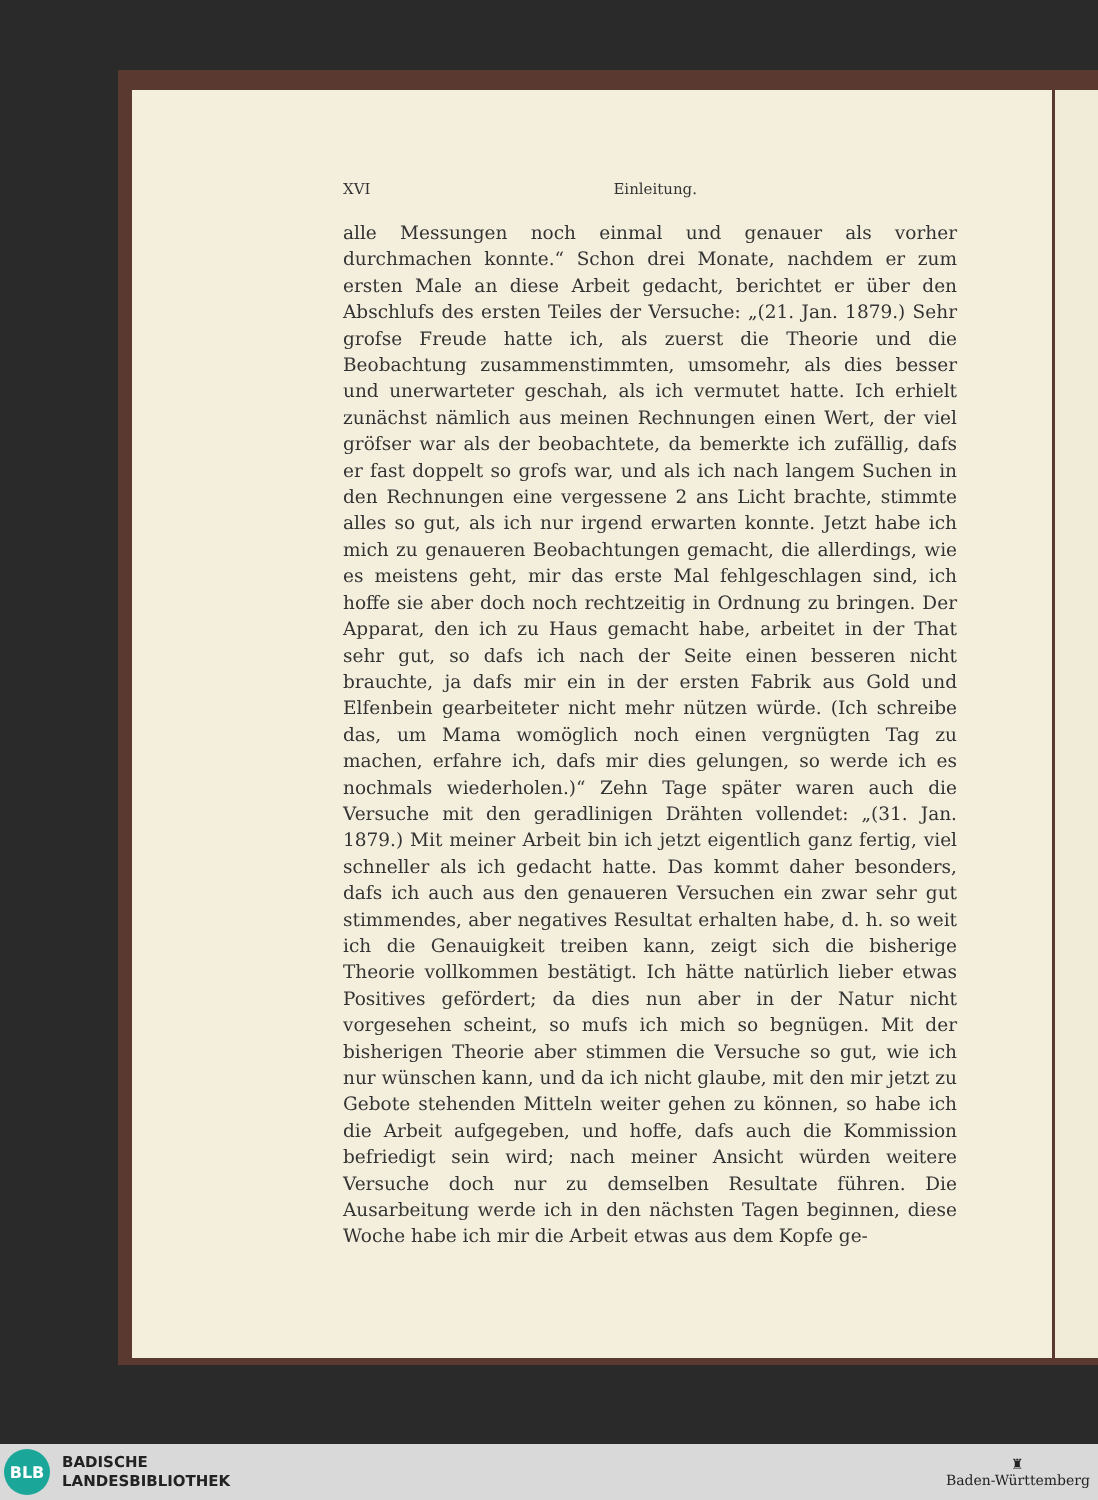XVI Einleitung.
alle Messungen noch einmal und genauer als vorher durchmachen konnte.“ Schon drei Monate, nachdem er zum ersten Male an diese Arbeit gedacht, berichtet er über den Abschlufs des ersten Teiles der Versuche: „(21. Jan. 1879.) Sehr grofse Freude hatte ich, als zuerst die Theorie und die Beobachtung zusammenstimmten, umsomehr, als dies besser und unerwarteter geschah, als ich vermutet hatte. Ich erhielt zunächst nämlich aus meinen Rechnungen einen Wert, der viel gröfser war als der beobachtete, da bemerkte ich zufällig, dafs er fast doppelt so grofs war, und als ich nach langem Suchen in den Rechnungen eine vergessene 2 ans Licht brachte, stimmte alles so gut, als ich nur irgend erwarten konnte. Jetzt habe ich mich zu genaueren Beobachtungen gemacht, die allerdings, wie es meistens geht, mir das erste Mal fehlgeschlagen sind, ich hoffe sie aber doch noch rechtzeitig in Ordnung zu bringen. Der Apparat, den ich zu Haus gemacht habe, arbeitet in der That sehr gut, so dafs ich nach der Seite einen besseren nicht brauchte, ja dafs mir ein in der ersten Fabrik aus Gold und Elfenbein gearbeiteter nicht mehr nützen würde. (Ich schreibe das, um Mama womöglich noch einen vergnügten Tag zu machen, erfahre ich, dafs mir dies gelungen, so werde ich es nochmals wiederholen.)“ Zehn Tage später waren auch die Versuche mit den geradlinigen Drähten vollendet: „(31. Jan. 1879.) Mit meiner Arbeit bin ich jetzt eigentlich ganz fertig, viel schneller als ich gedacht hatte. Das kommt daher besonders, dafs ich auch aus den genaueren Versuchen ein zwar sehr gut stimmendes, aber negatives Resultat erhalten habe, d. h. so weit ich die Genauigkeit treiben kann, zeigt sich die bisherige Theorie vollkommen bestätigt. Ich hätte natürlich lieber etwas Positives gefördert; da dies nun aber in der Natur nicht vorgesehen scheint, so mufs ich mich so begnügen. Mit der bisherigen Theorie aber stimmen die Versuche so gut, wie ich nur wünschen kann, und da ich nicht glaube, mit den mir jetzt zu Gebote stehenden Mitteln weiter gehen zu können, so habe ich die Arbeit aufgegeben, und hoffe, dafs auch die Kommission befriedigt sein wird; nach meiner Ansicht würden weitere Versuche doch nur zu demselben Resultate führen. Die Ausarbeitung werde ich in den nächsten Tagen beginnen, diese Woche habe ich mir die Arbeit etwas aus dem Kopfe ge-
BLB
BADISCHE
LANDESBIBLIOTHEK
♜
Baden-Württemberg